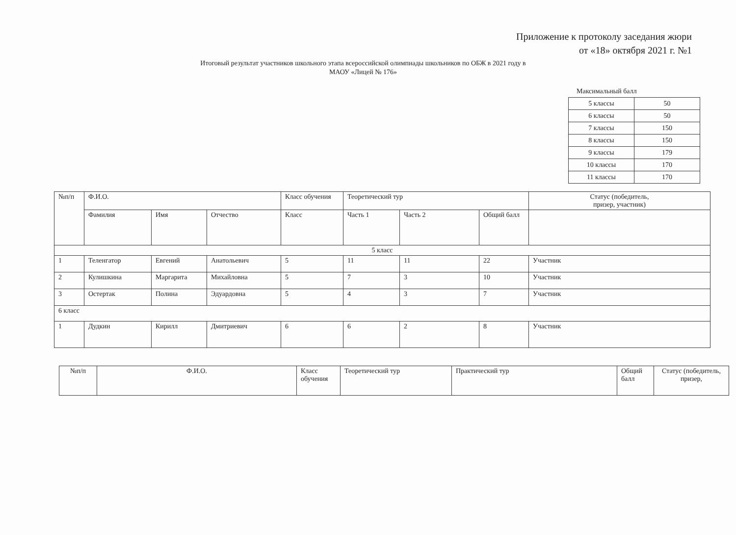Приложение к протоколу заседания жюри
от «18» октября 2021 г. №1
Итоговый результат участников школьного этапа всероссийской олимпиады школьников по ОБЖ в 2021 году в МАОУ «Лицей № 176»
Максимальный балл
| 5 классы | 50 |
| 6 классы | 50 |
| 7 классы | 150 |
| 8 классы | 150 |
| 9 классы | 179 |
| 10 классы | 170 |
| 11 классы | 170 |
| №п/п | Ф.И.О. | | | Класс обучения | Теоретический тур | | | Статус (победитель, призер, участник) |
| | Фамилия | Имя | Отчество | Класс | Часть 1 | Часть 2 | Общий балл | |
| 5 класс | | | | | | | | |
| 1 | Теленгатор | Евгений | Анатольевич | 5 | 11 | 11 | 22 | Участник |
| 2 | Кулишкина | Маргарита | Михайловна | 5 | 7 | 3 | 10 | Участник |
| 3 | Остертак | Полина | Эдуардовна | 5 | 4 | 3 | 7 | Участник |
| 6 класс | | | | | | | | |
| 1 | Дудкин | Кирилл | Дмитриевич | 6 | 6 | 2 | 8 | Участник |
| №п/п | Ф.И.О. | Класс обучения | Теоретический тур | Практический тур | Общий балл | Статус (победитель, призер, |